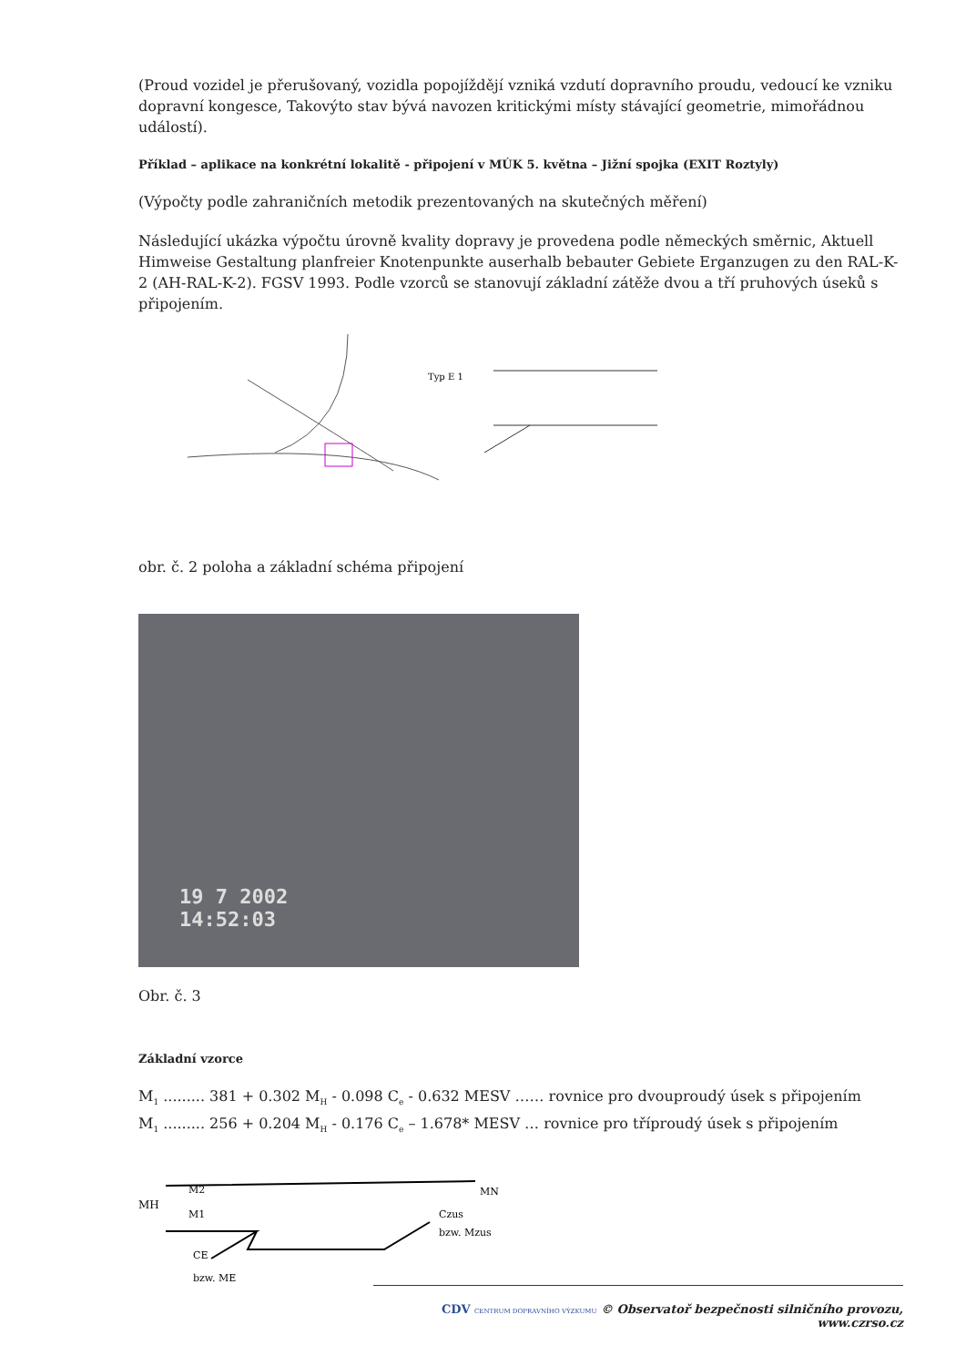(Proud vozidel je přerušovaný, vozidla popojíždějí vzniká vzdutí dopravního proudu, vedoucí ke vzniku dopravní kongesce, Takovýto stav bývá navozen kritickými místy stávající geometrie, mimořádnou událostí).
Příklad – aplikace na konkrétní lokalitě - připojení v MÚK 5. května – Jižní spojka (EXIT Roztyly)
(Výpočty podle zahraničních metodik prezentovaných na skutečných měření)
Následující ukázka výpočtu úrovně kvality dopravy je provedena podle německých směrnic, Aktuell Himweise Gestaltung planfreier Knotenpunkte auserhalb bebauter Gebiete Erganzugen zu den RAL-K-2 (AH-RAL-K-2). FGSV 1993. Podle vzorců se stanovují základní zátěže dvou a tří pruhových úseků s připojením.
Typ E 1
obr. č. 2 poloha a základní schéma připojení
19 7 2002
14:52:03
Obr. č. 3
Základní vzorce
M<sub>1</sub> ......... 381 + 0.302 M<sub>H</sub> - 0.098 C<sub>e</sub> - 0.632 MESV …… rovnice pro dvouproudý úsek s připojením
M<sub>1</sub> ......... 256 + 0.204 M<sub>H</sub> - 0.176 C<sub>e</sub> – 1.678* MESV … rovnice pro tříproudý úsek s připojením
MH
M2
M1
Czus
MN
bzw. Mzus
CE
bzw. ME
CDV CENTRUM DOPRAVNÍHO VÝZKUMU © Observatoř bezpečnosti silničního provozu, www.czrso.cz